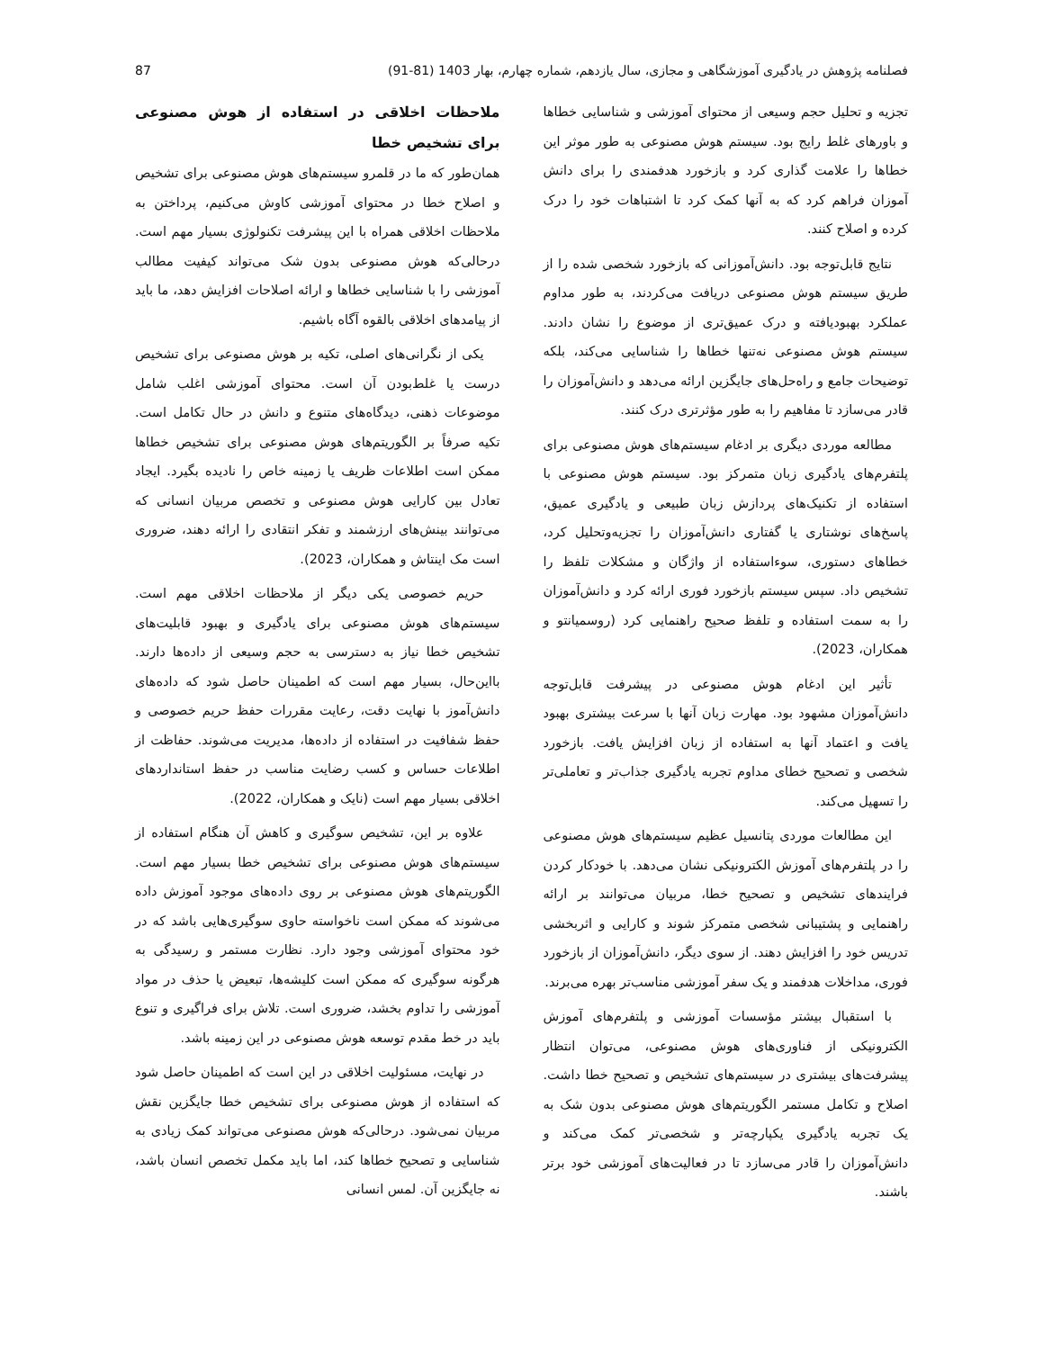فصلنامه پژوهش در یادگیری آموزشگاهی و مجازی، سال یازدهم، شماره چهارم، بهار 1403 (81-91) 87
تجزیه و تحلیل حجم وسیعی از محتوای آموزشی و شناسایی خطاها و باورهای غلط رایج بود. سیستم هوش مصنوعی به طور موثر این خطاها را علامت گذاری کرد و بازخورد هدفمندی را برای دانش آموزان فراهم کرد که به آنها کمک کرد تا اشتباهات خود را درک کرده و اصلاح کنند.
نتایج قابل‌توجه بود. دانش‌آموزانی که بازخورد شخصی شده را از طریق سیستم هوش مصنوعی دریافت می‌کردند، به طور مداوم عملکرد بهبودیافته و درک عمیق‌تری از موضوع را نشان دادند. سیستم هوش مصنوعی نه‌تنها خطاها را شناسایی می‌کند، بلکه توضیحات جامع و راه‌حل‌های جایگزین ارائه می‌دهد و دانش‌آموزان را قادر می‌سازد تا مفاهیم را به طور مؤثرتری درک کنند.
مطالعه موردی دیگری بر ادغام سیستم‌های هوش مصنوعی برای پلتفرم‌های یادگیری زبان متمرکز بود. سیستم هوش مصنوعی با استفاده از تکنیک‌های پردازش زبان طبیعی و یادگیری عمیق، پاسخ‌های نوشتاری یا گفتاری دانش‌آموزان را تجزیه‌وتحلیل کرد، خطاهای دستوری، سوءاستفاده از واژگان و مشکلات تلفظ را تشخیص داد. سپس سیستم بازخورد فوری ارائه کرد و دانش‌آموزان را به سمت استفاده و تلفظ صحیح راهنمایی کرد (روسمیانتو و همکاران، 2023).
تأثیر این ادغام هوش مصنوعی در پیشرفت قابل‌توجه دانش‌آموزان مشهود بود. مهارت زبان آنها با سرعت بیشتری بهبود یافت و اعتماد آنها به استفاده از زبان افزایش یافت. بازخورد شخصی و تصحیح خطای مداوم تجربه یادگیری جذاب‌تر و تعاملی‌تر را تسهیل می‌کند.
این مطالعات موردی پتانسیل عظیم سیستم‌های هوش مصنوعی را در پلتفرم‌های آموزش الکترونیکی نشان می‌دهد. با خودکار کردن فرایندهای تشخیص و تصحیح خطا، مربیان می‌توانند بر ارائه راهنمایی و پشتیبانی شخصی متمرکز شوند و کارایی و اثربخشی تدریس خود را افزایش دهند. از سوی دیگر، دانش‌آموزان از بازخورد فوری، مداخلات هدفمند و یک سفر آموزشی مناسب‌تر بهره می‌برند.
با استقبال بیشتر مؤسسات آموزشی و پلتفرم‌های آموزش الکترونیکی از فناوری‌های هوش مصنوعی، می‌توان انتظار پیشرفت‌های بیشتری در سیستم‌های تشخیص و تصحیح خطا داشت. اصلاح و تکامل مستمر الگوریتم‌های هوش مصنوعی بدون شک به یک تجربه یادگیری یکپارچه‌تر و شخصی‌تر کمک می‌کند و دانش‌آموزان را قادر می‌سازد تا در فعالیت‌های آموزشی خود برتر باشند.
ملاحظات اخلاقی در استفاده از هوش مصنوعی برای تشخیص خطا
همان‌طور که ما در قلمرو سیستم‌های هوش مصنوعی برای تشخیص و اصلاح خطا در محتوای آموزشی کاوش می‌کنیم، پرداختن به ملاحظات اخلاقی همراه با این پیشرفت تکنولوژی بسیار مهم است. درحالی‌که هوش مصنوعی بدون شک می‌تواند کیفیت مطالب آموزشی را با شناسایی خطاها و ارائه اصلاحات افزایش دهد، ما باید از پیامدهای اخلاقی بالقوه آگاه باشیم.
یکی از نگرانی‌های اصلی، تکیه بر هوش مصنوعی برای تشخیص درست یا غلط‌بودن آن است. محتوای آموزشی اغلب شامل موضوعات ذهنی، دیدگاه‌های متنوع و دانش در حال تکامل است. تکیه صرفاً بر الگوریتم‌های هوش مصنوعی برای تشخیص خطاها ممکن است اطلاعات ظریف یا زمینه خاص را نادیده بگیرد. ایجاد تعادل بین کارایی هوش مصنوعی و تخصص مربیان انسانی که می‌توانند بینش‌های ارزشمند و تفکر انتقادی را ارائه دهند، ضروری است مک اینتاش و همکاران، 2023).
حریم خصوصی یکی دیگر از ملاحظات اخلاقی مهم است. سیستم‌های هوش مصنوعی برای یادگیری و بهبود قابلیت‌های تشخیص خطا نیاز به دسترسی به حجم وسیعی از داده‌ها دارند. بااین‌حال، بسیار مهم است که اطمینان حاصل شود که داده‌های دانش‌آموز با نهایت دقت، رعایت مقررات حفظ حریم خصوصی و حفظ شفافیت در استفاده از داده‌ها، مدیریت می‌شوند. حفاظت از اطلاعات حساس و کسب رضایت مناسب در حفظ استانداردهای اخلاقی بسیار مهم است (نایک و همکاران، 2022).
علاوه بر این، تشخیص سوگیری و کاهش آن هنگام استفاده از سیستم‌های هوش مصنوعی برای تشخیص خطا بسیار مهم است. الگوریتم‌های هوش مصنوعی بر روی داده‌های موجود آموزش داده می‌شوند که ممکن است ناخواسته حاوی سوگیری‌هایی باشد که در خود محتوای آموزشی وجود دارد. نظارت مستمر و رسیدگی به هرگونه سوگیری که ممکن است کلیشه‌ها، تبعیض یا حذف در مواد آموزشی را تداوم بخشد، ضروری است. تلاش برای فراگیری و تنوع باید در خط مقدم توسعه هوش مصنوعی در این زمینه باشد.
در نهایت، مسئولیت اخلاقی در این است که اطمینان حاصل شود که استفاده از هوش مصنوعی برای تشخیص خطا جایگزین نقش مربیان نمی‌شود. درحالی‌که هوش مصنوعی می‌تواند کمک زیادی به شناسایی و تصحیح خطاها کند، اما باید مکمل تخصص انسان باشد، نه جایگزین آن. لمس انسانی